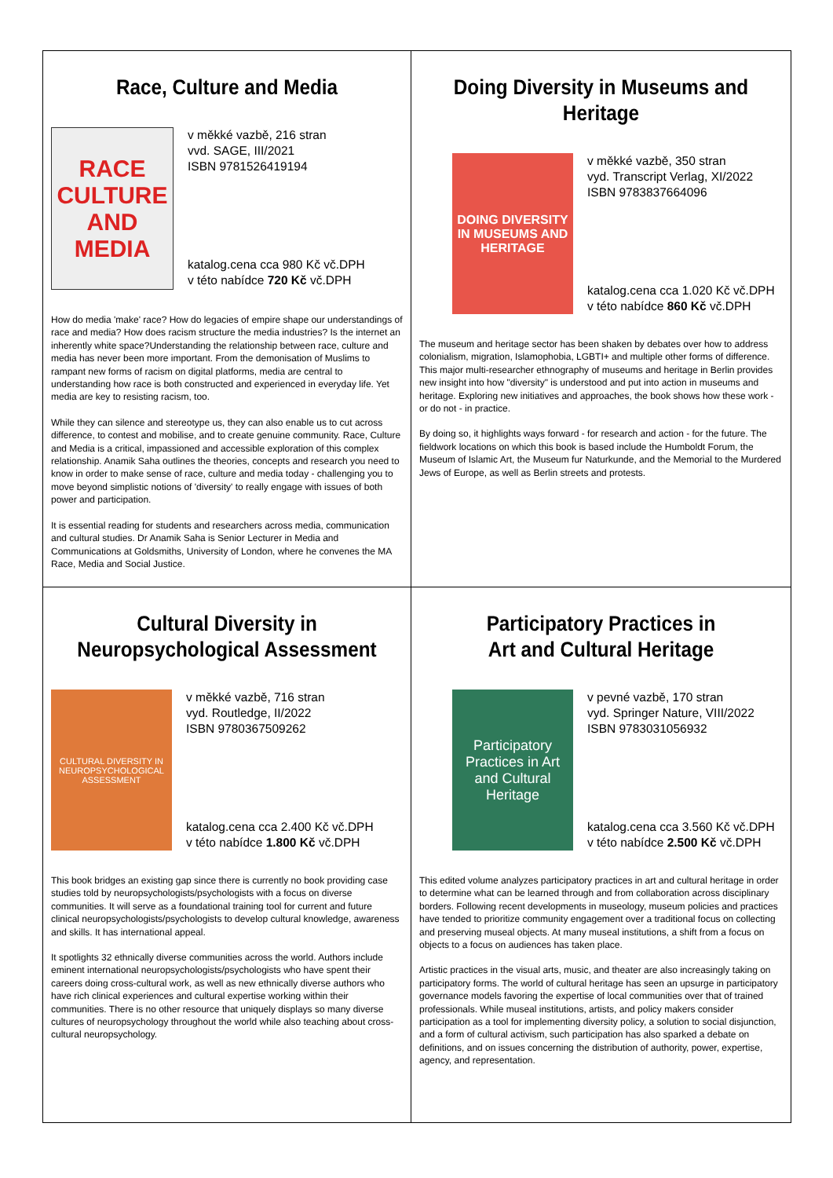Race, Culture and Media
RACE CULTURE AND MEDIA
v měkké vazbě, 216 stran
vvd. SAGE, III/2021
ISBN 9781526419194
katalog.cena cca 980 Kč vč.DPH
v této nabídce 720 Kč vč.DPH
How do media 'make' race? How do legacies of empire shape our understandings of race and media? How does racism structure the media industries? Is the internet an inherently white space?Understanding the relationship between race, culture and media has never been more important. From the demonisation of Muslims to rampant new forms of racism on digital platforms, media are central to understanding how race is both constructed and experienced in everyday life. Yet media are key to resisting racism, too.
While they can silence and stereotype us, they can also enable us to cut across difference, to contest and mobilise, and to create genuine community. Race, Culture and Media is a critical, impassioned and accessible exploration of this complex relationship. Anamik Saha outlines the theories, concepts and research you need to know in order to make sense of race, culture and media today - challenging you to move beyond simplistic notions of 'diversity' to really engage with issues of both power and participation.
It is essential reading for students and researchers across media, communication and cultural studies. Dr Anamik Saha is Senior Lecturer in Media and Communications at Goldsmiths, University of London, where he convenes the MA Race, Media and Social Justice.
Doing Diversity in Museums and Heritage
DOING DIVERSITY IN MUSEUMS AND HERITAGE
v měkké vazbě, 350 stran
vyd. Transcript Verlag, XI/2022
ISBN 9783837664096
katalog.cena cca 1.020 Kč vč.DPH
v této nabídce 860 Kč vč.DPH
The museum and heritage sector has been shaken by debates over how to address colonialism, migration, Islamophobia, LGBTI+ and multiple other forms of difference. This major multi-researcher ethnography of museums and heritage in Berlin provides new insight into how "diversity" is understood and put into action in museums and heritage. Exploring new initiatives and approaches, the book shows how these work - or do not - in practice.
By doing so, it highlights ways forward - for research and action - for the future. The fieldwork locations on which this book is based include the Humboldt Forum, the Museum of Islamic Art, the Museum fur Naturkunde, and the Memorial to the Murdered Jews of Europe, as well as Berlin streets and protests.
Cultural Diversity in
Neuropsychological Assessment
CULTURAL DIVERSITY IN NEUROPSYCHOLOGICAL ASSESSMENT
v měkké vazbě, 716 stran
vyd. Routledge, II/2022
ISBN 9780367509262
katalog.cena cca 2.400 Kč vč.DPH
v této nabídce 1.800 Kč vč.DPH
This book bridges an existing gap since there is currently no book providing case studies told by neuropsychologists/psychologists with a focus on diverse communities. It will serve as a foundational training tool for current and future clinical neuropsychologists/psychologists to develop cultural knowledge, awareness and skills. It has international appeal.
It spotlights 32 ethnically diverse communities across the world. Authors include eminent international neuropsychologists/psychologists who have spent their careers doing cross-cultural work, as well as new ethnically diverse authors who have rich clinical experiences and cultural expertise working within their communities. There is no other resource that uniquely displays so many diverse cultures of neuropsychology throughout the world while also teaching about cross-cultural neuropsychology.
Participatory Practices in
Art and Cultural Heritage
Participatory Practices in Art and Cultural Heritage
v pevné vazbě, 170 stran
vyd. Springer Nature, VIII/2022
ISBN 9783031056932
katalog.cena cca 3.560 Kč vč.DPH
v této nabídce 2.500 Kč vč.DPH
This edited volume analyzes participatory practices in art and cultural heritage in order to determine what can be learned through and from collaboration across disciplinary borders. Following recent developments in museology, museum policies and practices have tended to prioritize community engagement over a traditional focus on collecting and preserving museal objects. At many museal institutions, a shift from a focus on objects to a focus on audiences has taken place.
Artistic practices in the visual arts, music, and theater are also increasingly taking on participatory forms. The world of cultural heritage has seen an upsurge in participatory governance models favoring the expertise of local communities over that of trained professionals. While museal institutions, artists, and policy makers consider participation as a tool for implementing diversity policy, a solution to social disjunction, and a form of cultural activism, such participation has also sparked a debate on definitions, and on issues concerning the distribution of authority, power, expertise, agency, and representation.